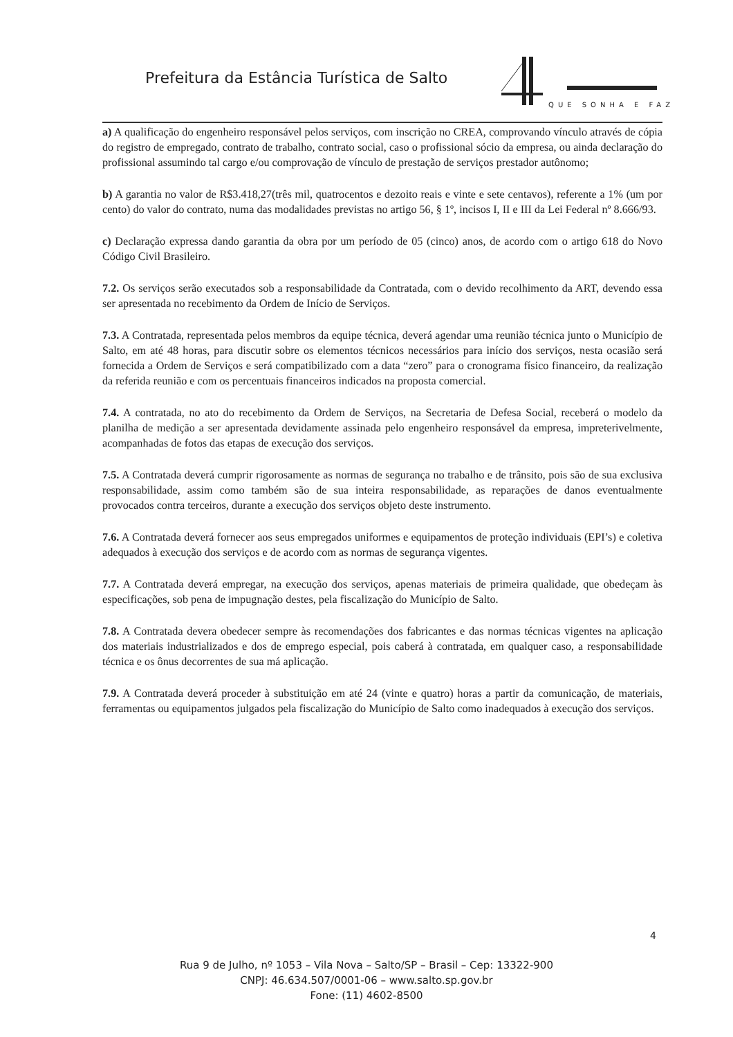Prefeitura da Estância Turística de Salto
QUE SONHA E FAZ
a) A qualificação do engenheiro responsável pelos serviços, com inscrição no CREA, comprovando vínculo através de cópia do registro de empregado, contrato de trabalho, contrato social, caso o profissional sócio da empresa, ou ainda declaração do profissional assumindo tal cargo e/ou comprovação de vínculo de prestação de serviços prestador autônomo;
b) A garantia no valor de R$3.418,27(três mil, quatrocentos e dezoito reais e vinte e sete centavos), referente a 1% (um por cento) do valor do contrato, numa das modalidades previstas no artigo 56, § 1º, incisos I, II e III da Lei Federal nº 8.666/93.
c) Declaração expressa dando garantia da obra por um período de 05 (cinco) anos, de acordo com o artigo 618 do Novo Código Civil Brasileiro.
7.2. Os serviços serão executados sob a responsabilidade da Contratada, com o devido recolhimento da ART, devendo essa ser apresentada no recebimento da Ordem de Início de Serviços.
7.3. A Contratada, representada pelos membros da equipe técnica, deverá agendar uma reunião técnica junto o Município de Salto, em até 48 horas, para discutir sobre os elementos técnicos necessários para início dos serviços, nesta ocasião será fornecida a Ordem de Serviços e será compatibilizado com a data “zero” para o cronograma físico financeiro, da realização da referida reunião e com os percentuais financeiros indicados na proposta comercial.
7.4. A contratada, no ato do recebimento da Ordem de Serviços, na Secretaria de Defesa Social, receberá o modelo da planilha de medição a ser apresentada devidamente assinada pelo engenheiro responsável da empresa, impreterivelmente, acompanhadas de fotos das etapas de execução dos serviços.
7.5. A Contratada deverá cumprir rigorosamente as normas de segurança no trabalho e de trânsito, pois são de sua exclusiva responsabilidade, assim como também são de sua inteira responsabilidade, as reparações de danos eventualmente provocados contra terceiros, durante a execução dos serviços objeto deste instrumento.
7.6. A Contratada deverá fornecer aos seus empregados uniformes e equipamentos de proteção individuais (EPI’s) e coletiva adequados à execução dos serviços e de acordo com as normas de segurança vigentes.
7.7. A Contratada deverá empregar, na execução dos serviços, apenas materiais de primeira qualidade, que obedeçam às especificações, sob pena de impugnação destes, pela fiscalização do Município de Salto.
7.8. A Contratada devera obedecer sempre às recomendações dos fabricantes e das normas técnicas vigentes na aplicação dos materiais industrializados e dos de emprego especial, pois caberá à contratada, em qualquer caso, a responsabilidade técnica e os ônus decorrentes de sua má aplicação.
7.9. A Contratada deverá proceder à substituição em até 24 (vinte e quatro) horas a partir da comunicação, de materiais, ferramentas ou equipamentos julgados pela fiscalização do Município de Salto como inadequados à execução dos serviços.
4
Rua 9 de Julho, nº 1053 – Vila Nova – Salto/SP – Brasil – Cep: 13322-900
CNPJ: 46.634.507/0001-06 – www.salto.sp.gov.br
Fone: (11) 4602-8500